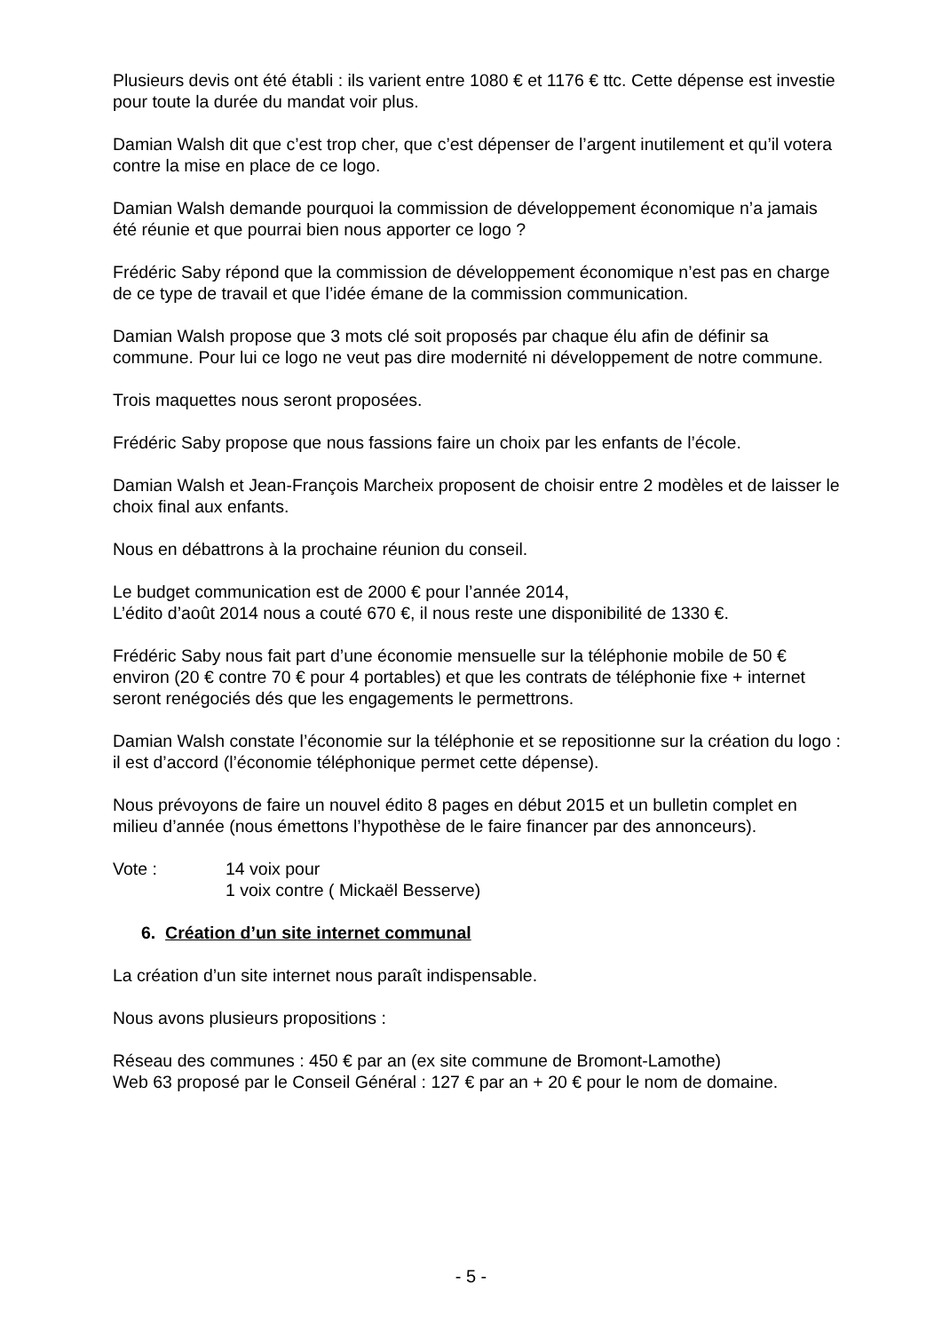Plusieurs devis ont été établi : ils varient entre 1080 € et 1176 € ttc. Cette dépense est investie pour toute la durée du mandat voir plus.
Damian Walsh dit que c’est trop cher, que c’est dépenser de l’argent inutilement et qu’il votera contre la mise en place de ce logo.
Damian Walsh demande pourquoi la commission de développement économique n’a jamais été réunie et que pourrai bien nous apporter ce logo ?
Frédéric Saby répond que la commission de développement économique n’est pas en charge de ce type de travail et que l’idée émane de la commission communication.
Damian Walsh propose que 3 mots clé soit proposés par chaque élu afin de définir sa commune. Pour lui ce logo ne veut pas dire modernité ni développement de notre commune.
Trois maquettes nous seront proposées.
Frédéric Saby propose que nous fassions faire un choix par les enfants de l’école.
Damian Walsh et Jean-François Marcheix proposent de choisir entre 2 modèles et de laisser le choix final aux enfants.
Nous en débattrons à la prochaine réunion du conseil.
Le budget communication est de 2000 € pour l’année 2014,
L’édito d’août 2014 nous a couté 670 €, il nous reste une disponibilité de 1330 €.
Frédéric Saby nous fait part d’une économie mensuelle sur la téléphonie mobile de 50 € environ (20 € contre 70 € pour 4 portables) et que les contrats de téléphonie fixe + internet seront renégociés dés que les engagements le permettrons.
Damian Walsh constate l’économie sur la téléphonie et se repositionne sur la création du logo : il est d’accord (l’économie téléphonique permet cette dépense).
Nous prévoyons de faire un nouvel édito 8 pages en début 2015 et un bulletin complet en milieu d’année (nous émettons l’hypothèse de le faire financer par des annonceurs).
Vote : 14 voix pour
1 voix contre ( Mickaël Besserve)
6. Création d’un site internet communal
La création d’un site internet nous paraît indispensable.
Nous avons plusieurs propositions :
Réseau des communes : 450 € par an (ex site commune de Bromont-Lamothe)
Web 63 proposé par le Conseil Général : 127 € par an + 20 € pour le nom de domaine.
- 5 -